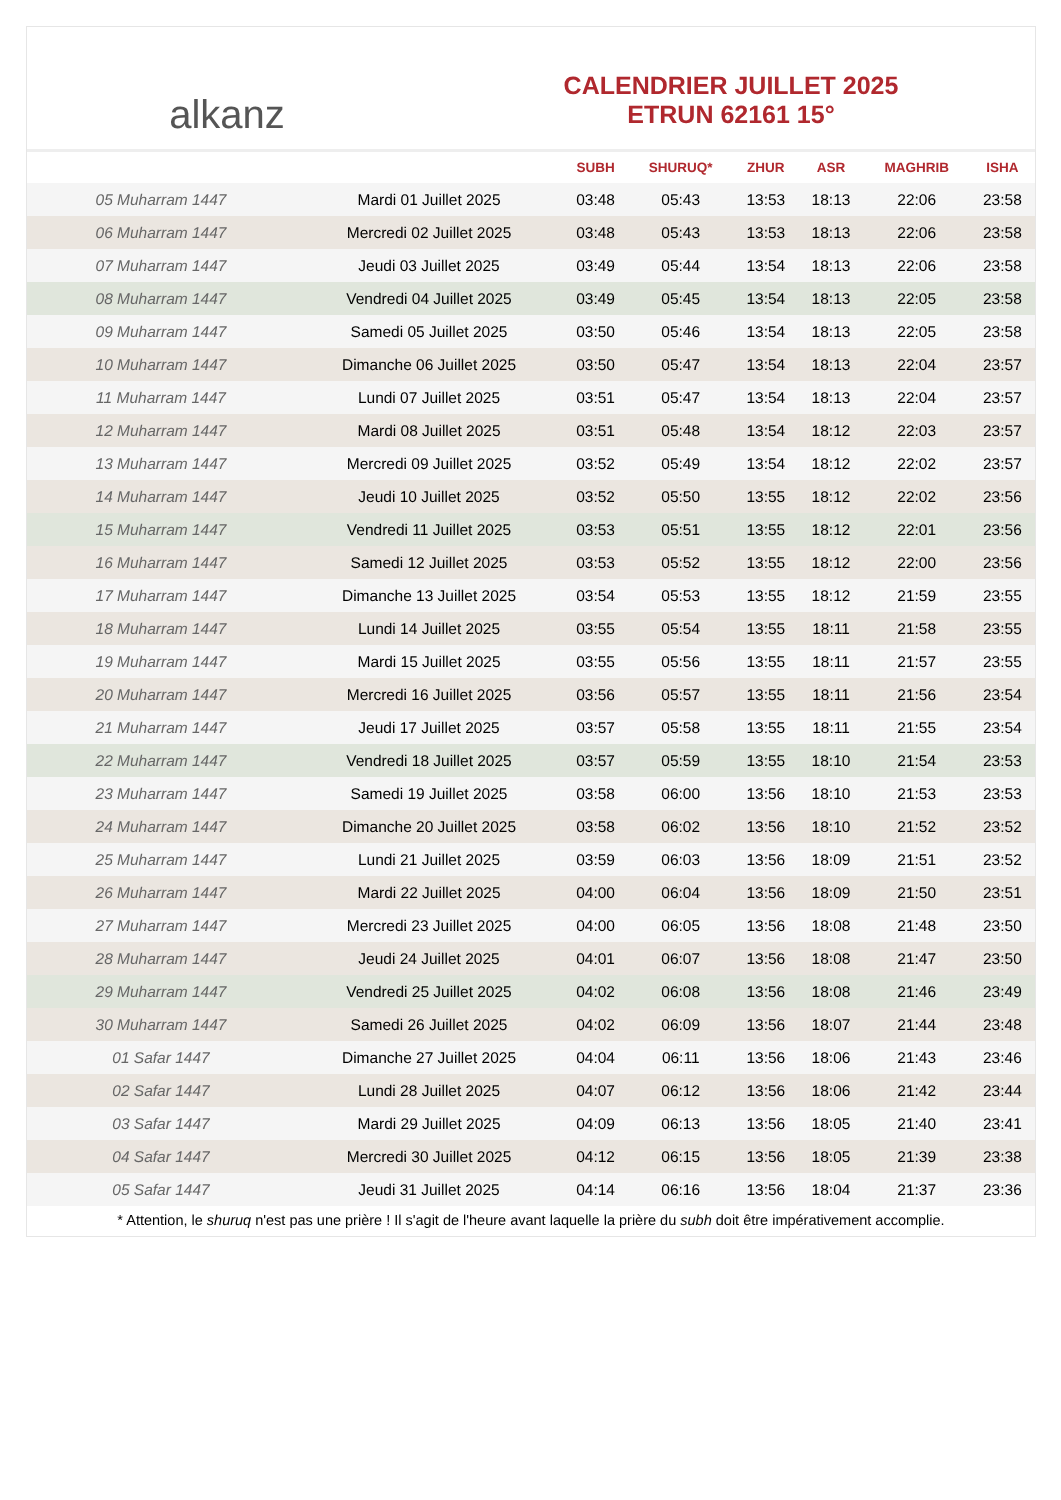alkanz
CALENDRIER JUILLET 2025
ETRUN 62161 15°
| | | SUBH | SHURUQ* | ZHUR | ASR | MAGHRIB | ISHA |
| --- | --- | --- | --- | --- | --- | --- | --- |
| 05 Muharram 1447 | Mardi 01 Juillet 2025 | 03:48 | 05:43 | 13:53 | 18:13 | 22:06 | 23:58 |
| 06 Muharram 1447 | Mercredi 02 Juillet 2025 | 03:48 | 05:43 | 13:53 | 18:13 | 22:06 | 23:58 |
| 07 Muharram 1447 | Jeudi 03 Juillet 2025 | 03:49 | 05:44 | 13:54 | 18:13 | 22:06 | 23:58 |
| 08 Muharram 1447 | Vendredi 04 Juillet 2025 | 03:49 | 05:45 | 13:54 | 18:13 | 22:05 | 23:58 |
| 09 Muharram 1447 | Samedi 05 Juillet 2025 | 03:50 | 05:46 | 13:54 | 18:13 | 22:05 | 23:58 |
| 10 Muharram 1447 | Dimanche 06 Juillet 2025 | 03:50 | 05:47 | 13:54 | 18:13 | 22:04 | 23:57 |
| 11 Muharram 1447 | Lundi 07 Juillet 2025 | 03:51 | 05:47 | 13:54 | 18:13 | 22:04 | 23:57 |
| 12 Muharram 1447 | Mardi 08 Juillet 2025 | 03:51 | 05:48 | 13:54 | 18:12 | 22:03 | 23:57 |
| 13 Muharram 1447 | Mercredi 09 Juillet 2025 | 03:52 | 05:49 | 13:54 | 18:12 | 22:02 | 23:57 |
| 14 Muharram 1447 | Jeudi 10 Juillet 2025 | 03:52 | 05:50 | 13:55 | 18:12 | 22:02 | 23:56 |
| 15 Muharram 1447 | Vendredi 11 Juillet 2025 | 03:53 | 05:51 | 13:55 | 18:12 | 22:01 | 23:56 |
| 16 Muharram 1447 | Samedi 12 Juillet 2025 | 03:53 | 05:52 | 13:55 | 18:12 | 22:00 | 23:56 |
| 17 Muharram 1447 | Dimanche 13 Juillet 2025 | 03:54 | 05:53 | 13:55 | 18:12 | 21:59 | 23:55 |
| 18 Muharram 1447 | Lundi 14 Juillet 2025 | 03:55 | 05:54 | 13:55 | 18:11 | 21:58 | 23:55 |
| 19 Muharram 1447 | Mardi 15 Juillet 2025 | 03:55 | 05:56 | 13:55 | 18:11 | 21:57 | 23:55 |
| 20 Muharram 1447 | Mercredi 16 Juillet 2025 | 03:56 | 05:57 | 13:55 | 18:11 | 21:56 | 23:54 |
| 21 Muharram 1447 | Jeudi 17 Juillet 2025 | 03:57 | 05:58 | 13:55 | 18:11 | 21:55 | 23:54 |
| 22 Muharram 1447 | Vendredi 18 Juillet 2025 | 03:57 | 05:59 | 13:55 | 18:10 | 21:54 | 23:53 |
| 23 Muharram 1447 | Samedi 19 Juillet 2025 | 03:58 | 06:00 | 13:56 | 18:10 | 21:53 | 23:53 |
| 24 Muharram 1447 | Dimanche 20 Juillet 2025 | 03:58 | 06:02 | 13:56 | 18:10 | 21:52 | 23:52 |
| 25 Muharram 1447 | Lundi 21 Juillet 2025 | 03:59 | 06:03 | 13:56 | 18:09 | 21:51 | 23:52 |
| 26 Muharram 1447 | Mardi 22 Juillet 2025 | 04:00 | 06:04 | 13:56 | 18:09 | 21:50 | 23:51 |
| 27 Muharram 1447 | Mercredi 23 Juillet 2025 | 04:00 | 06:05 | 13:56 | 18:08 | 21:48 | 23:50 |
| 28 Muharram 1447 | Jeudi 24 Juillet 2025 | 04:01 | 06:07 | 13:56 | 18:08 | 21:47 | 23:50 |
| 29 Muharram 1447 | Vendredi 25 Juillet 2025 | 04:02 | 06:08 | 13:56 | 18:08 | 21:46 | 23:49 |
| 30 Muharram 1447 | Samedi 26 Juillet 2025 | 04:02 | 06:09 | 13:56 | 18:07 | 21:44 | 23:48 |
| 01 Safar 1447 | Dimanche 27 Juillet 2025 | 04:04 | 06:11 | 13:56 | 18:06 | 21:43 | 23:46 |
| 02 Safar 1447 | Lundi 28 Juillet 2025 | 04:07 | 06:12 | 13:56 | 18:06 | 21:42 | 23:44 |
| 03 Safar 1447 | Mardi 29 Juillet 2025 | 04:09 | 06:13 | 13:56 | 18:05 | 21:40 | 23:41 |
| 04 Safar 1447 | Mercredi 30 Juillet 2025 | 04:12 | 06:15 | 13:56 | 18:05 | 21:39 | 23:38 |
| 05 Safar 1447 | Jeudi 31 Juillet 2025 | 04:14 | 06:16 | 13:56 | 18:04 | 21:37 | 23:36 |
* Attention, le shuruq n'est pas une prière ! Il s'agit de l'heure avant laquelle la prière du subh doit être impérativement accomplie.